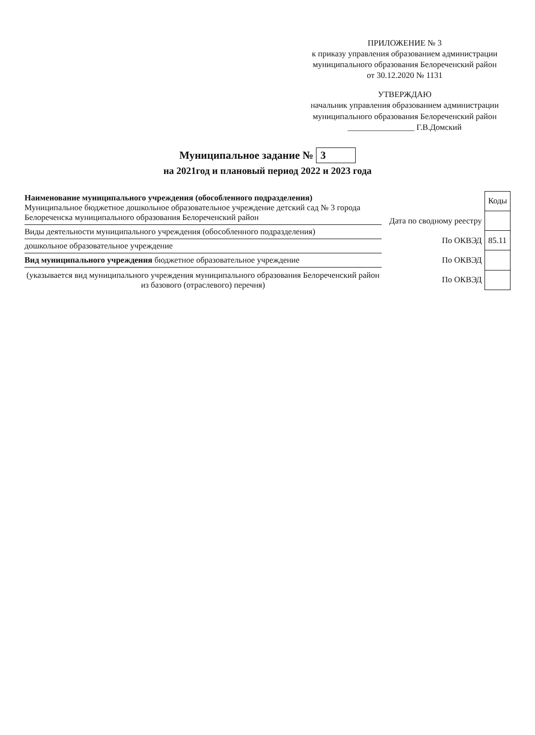ПРИЛОЖЕНИЕ № 3
к приказу управления образованием администрации муниципального образования Белореченский район
от 30.12.2020 № 1131
УТВЕРЖДАЮ
начальник управления образованием администрации муниципального образования Белореченский район
________________ Г.В.Домский
Муниципальное задание № 3
на 2021год и плановый период 2022 и 2023 года
Наименование муниципального учреждения (обособленного подразделения)
Муниципальное бюджетное дошкольное образовательное учреждение детский сад № 3 города Белореченска муниципального образования Белореченский район
Виды деятельности муниципального учреждения (обособленного подразделения)
дошкольное образовательное учреждение
Вид муниципального учреждения бюджетное образовательное учреждение
(указывается вид муниципального учреждения муниципального образования Белореченский район из базового (отраслевого) перечня)
| | Коды |
| --- | --- |
| Дата по сводному реестру | |
| По ОКВЭД | 85.11 |
| По ОКВЭД | |
| По ОКВЭД | |